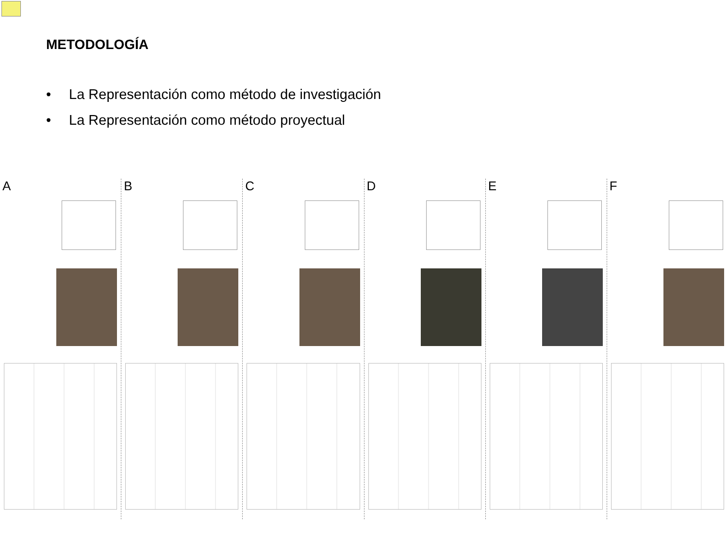METODOLOGÍA
• La Representación como método de investigación
• La Representación como método proyectual
A B C D E F